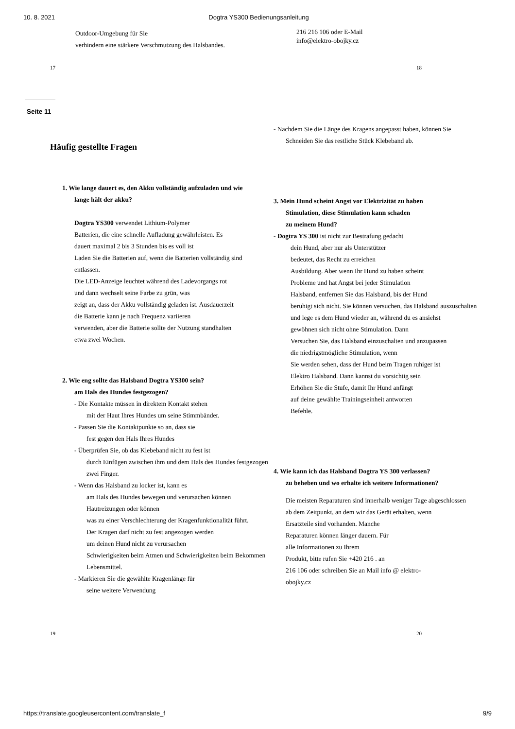10. 8. 2021 Dogtra YS300 Bedienungsanleitung
Outdoor-Umgebung für Sie
verhindern eine stärkere Verschmutzung des Halsbandes.
216 216 106 oder E-Mail
info@elektro-obojky.cz
17 18
Seite 11
Häufig gestellte Fragen
1. Wie lange dauert es, den Akku vollständig aufzuladen und wie
lange hält der akku?
Dogtra YS300 verwendet Lithium-Polymer
Batterien, die eine schnelle Aufladung gewährleisten. Es
dauert maximal 2 bis 3 Stunden bis es voll ist
Laden Sie die Batterien auf, wenn die Batterien vollständig sind
entlassen.
Die LED-Anzeige leuchtet während des Ladevorgangs rot
und dann wechselt seine Farbe zu grün, was
zeigt an, dass der Akku vollständig geladen ist. Ausdauerzeit
die Batterie kann je nach Frequenz variieren
verwenden, aber die Batterie sollte der Nutzung standhalten
etwa zwei Wochen.
2. Wie eng sollte das Halsband Dogtra YS300 sein?
am Hals des Hundes festgezogen?
- Die Kontakte müssen in direktem Kontakt stehen
mit der Haut Ihres Hundes um seine Stimmbänder.
- Passen Sie die Kontaktpunkte so an, dass sie
fest gegen den Hals Ihres Hundes
- Überprüfen Sie, ob das Klebeband nicht zu fest ist
durch Einfügen zwischen ihm und dem Hals des Hundes festgezogen
zwei Finger.
- Wenn das Halsband zu locker ist, kann es
am Hals des Hundes bewegen und verursachen können
Hautreizungen oder können
was zu einer Verschlechterung der Kragenfunktionalität führt.
Der Kragen darf nicht zu fest angezogen werden
um deinen Hund nicht zu verursachen
Schwierigkeiten beim Atmen und Schwierigkeiten beim Bekommen
Lebensmittel.
- Markieren Sie die gewählte Kragenlänge für
seine weitere Verwendung
- Nachdem Sie die Länge des Kragens angepasst haben, können Sie
Schneiden Sie das restliche Stück Klebeband ab.
3. Mein Hund scheint Angst vor Elektrizität zu haben
Stimulation, diese Stimulation kann schaden
zu meinem Hund?
- Dogtra YS 300 ist nicht zur Bestrafung gedacht
dein Hund, aber nur als Unterstützer
bedeutet, das Recht zu erreichen
Ausbildung. Aber wenn Ihr Hund zu haben scheint
Probleme und hat Angst bei jeder Stimulation
Halsband, entfernen Sie das Halsband, bis der Hund
beruhigt sich nicht. Sie können versuchen, das Halsband auszuschalten
und lege es dem Hund wieder an, während du es ansiehst
gewöhnen sich nicht ohne Stimulation. Dann
Versuchen Sie, das Halsband einzuschalten und anzupassen
die niedrigstmögliche Stimulation, wenn
Sie werden sehen, dass der Hund beim Tragen ruhiger ist
Elektro Halsband. Dann kannst du vorsichtig sein
Erhöhen Sie die Stufe, damit Ihr Hund anfängt
auf deine gewählte Trainingseinheit antworten
Befehle.
4. Wie kann ich das Halsband Dogtra YS 300 verlassen?
zu beheben und wo erhalte ich weitere Informationen?
Die meisten Reparaturen sind innerhalb weniger Tage abgeschlossen
ab dem Zeitpunkt, an dem wir das Gerät erhalten, wenn
Ersatzteile sind vorhanden. Manche
Reparaturen können länger dauern. Für
alle Informationen zu Ihrem
Produkt, bitte rufen Sie +420 216 . an
216 106 oder schreiben Sie an Mail info @ elektro-
obojky.cz
19 20
https://translate.googleusercontent.com/translate_f 9/9